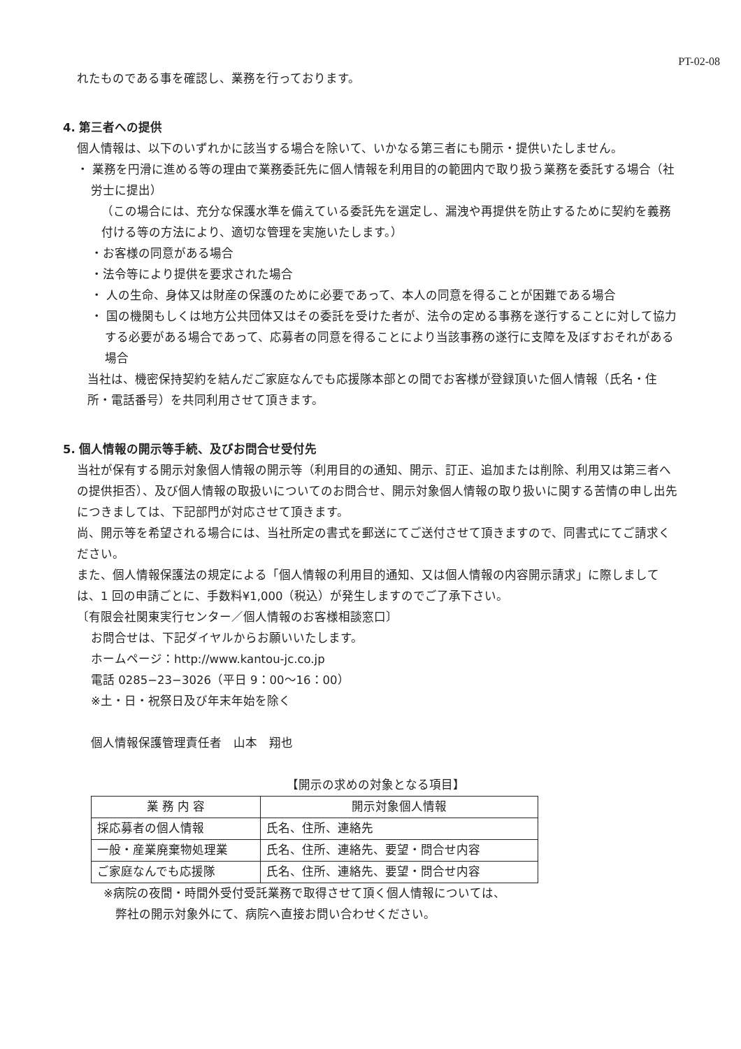PT-02-08
れたものである事を確認し、業務を行っております。
4. 第三者への提供
個人情報は、以下のいずれかに該当する場合を除いて、いかなる第三者にも開示・提供いたしません。
・ 業務を円滑に進める等の理由で業務委託先に個人情報を利用目的の範囲内で取り扱う業務を委託する場合（社労士に提出）
（この場合には、充分な保護水準を備えている委託先を選定し、漏洩や再提供を防止するために契約を義務付ける等の方法により、適切な管理を実施いたします。）
・お客様の同意がある場合
・法令等により提供を要求された場合
・ 人の生命、身体又は財産の保護のために必要であって、本人の同意を得ることが困難である場合
・ 国の機関もしくは地方公共団体又はその委託を受けた者が、法令の定める事務を遂行することに対して協力する必要がある場合であって、応募者の同意を得ることにより当該事務の遂行に支障を及ぼすおそれがある場合
当社は、機密保持契約を結んだご家庭なんでも応援隊本部との間でお客様が登録頂いた個人情報（氏名・住所・電話番号）を共同利用させて頂きます。
5. 個人情報の開示等手続、及びお問合せ受付先
当社が保有する開示対象個人情報の開示等（利用目的の通知、開示、訂正、追加または削除、利用又は第三者への提供拒否）、及び個人情報の取扱いについてのお問合せ、開示対象個人情報の取り扱いに関する苦情の申し出先につきましては、下記部門が対応させて頂きます。
尚、開示等を希望される場合には、当社所定の書式を郵送にてご送付させて頂きますので、同書式にてご請求ください。
また、個人情報保護法の規定による「個人情報の利用目的通知、又は個人情報の内容開示請求」に際しましては、1 回の申請ごとに、手数料¥1,000（税込）が発生しますのでご了承下さい。
〔有限会社関東実行センター／個人情報のお客様相談窓口〕
お問合せは、下記ダイヤルからお願いいたします。
ホームページ：http://www.kantou-jc.co.jp
電話 0285−23−3026（平日 9：00〜16：00）
※土・日・祝祭日及び年末年始を除く
個人情報保護管理責任者　山本　翔也
【開示の求めの対象となる項目】
| 業 務 内 容 | 開示対象個人情報 |
| --- | --- |
| 採応募者の個人情報 | 氏名、住所、連絡先 |
| 一般・産業廃棄物処理業 | 氏名、住所、連絡先、要望・問合せ内容 |
| ご家庭なんでも応援隊 | 氏名、住所、連絡先、要望・問合せ内容 |
※病院の夜間・時間外受付受託業務で取得させて頂く個人情報については、
弊社の開示対象外にて、病院へ直接お問い合わせください。